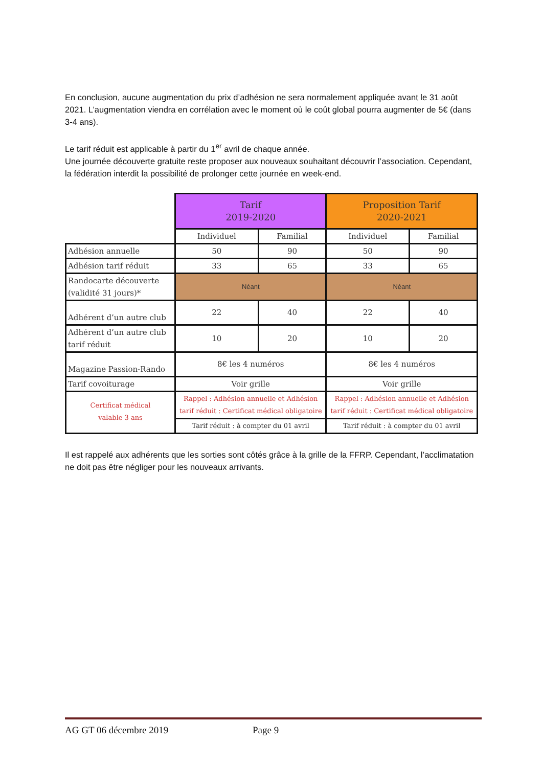En conclusion, aucune augmentation du prix d’adhésion ne sera normalement appliquée avant le 31 août 2021. L’augmentation viendra en corrélation avec le moment où le coût global pourra augmenter de 5€ (dans 3-4 ans).
Le tarif réduit est applicable à partir du 1<sup>er</sup> avril de chaque année.
Une journée découverte gratuite reste proposer aux nouveaux souhaitant découvrir l’association. Cependant, la fédération interdit la possibilité de prolonger cette journée en week-end.
| | Tarif 2019-2020 | | Proposition Tarif 2020-2021 | |
| --- | --- | --- | --- | --- |
| | Individuel | Familial | Individuel | Familial |
| Adhésion annuelle | 50 | 90 | 50 | 90 |
| Adhésion tarif réduit | 33 | 65 | 33 | 65 |
| Randocarte découverte (validité 31 jours)* | Néant | | Néant | |
| Adhérent d’un autre club | 22 | 40 | 22 | 40 |
| Adhérent d’un autre club tarif réduit | 10 | 20 | 10 | 20 |
| Magazine Passion-Rando | 8€ les 4 numéros | | 8€ les 4 numéros | |
| Tarif covoiturage | Voir grille | | Voir grille | |
| Certificat médical valable 3 ans | Rappel : Adhésion annuelle et Adhésion tarif réduit : Certificat médical obligatoire | | Rappel : Adhésion annuelle et Adhésion tarif réduit : Certificat médical obligatoire | |
| | Tarif réduit : à compter du 01 avril | | Tarif réduit : à compter du 01 avril | |
Il est rappelé aux adhérents que les sorties sont côtés grâce à la grille de la FFRP. Cependant, l’acclimatation ne doit pas être négliger pour les nouveaux arrivants.
AG GT 06 décembre 2019 Page 9